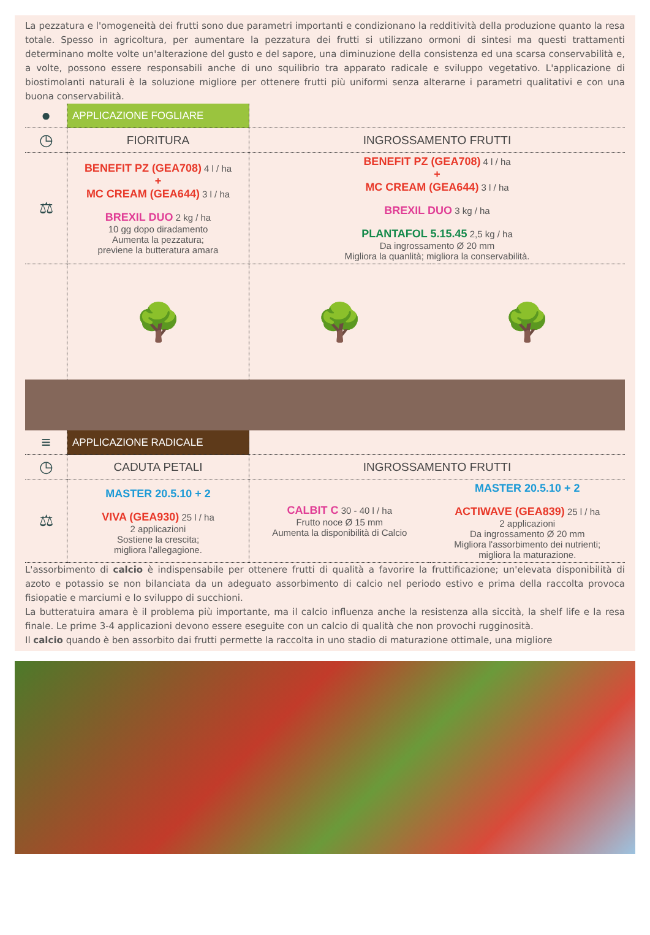La pezzatura e l'omogeneità dei frutti sono due parametri importanti e condizionano la redditività della produzione quanto la resa totale. Spesso in agricoltura, per aumentare la pezzatura dei frutti si utilizzano ormoni di sintesi ma questi trattamenti determinano molte volte un'alterazione del gusto e del sapore, una diminuzione della consistenza ed una scarsa conservabilità e, a volte, possono essere responsabili anche di uno squilibrio tra apparato radicale e sviluppo vegetativo. L'applicazione di biostimolanti naturali è la soluzione migliore per ottenere frutti più uniformi senza alterarne i parametri qualitativi e con una buona conservabilità.
| ● | APPLICAZIONE FOGLIARE | | |
| ◷ | FIORITURA | INGROSSAMENTO FRUTTI | |
| ⚖ | BENEFIT PZ (GEA708) 4 l / ha + MC CREAM (GEA644) 3 l / ha BREXIL DUO 2 kg / ha 10 gg dopo diradamento Aumenta la pezzatura; previene la butteratura amara | BENEFIT PZ (GEA708) 4 l / ha + MC CREAM (GEA644) 3 l / ha BREXIL DUO 3 kg / ha PLANTAFOL 5.15.45 2,5 kg / ha Da ingrossamento Ø 20 mm Migliora la quanlità; migliora la conservabilità. | |
| | 🌳 | 🌳 | 🌳 |
| ≡ | APPLICAZIONE RADICALE | | |
| ◷ | CADUTA PETALI | INGROSSAMENTO FRUTTI | |
| ⚖ | MASTER 20.5.10 + 2 VIVA (GEA930) 25 l / ha 2 applicazioni Sostiene la crescita; migliora l'allegagione. | CALBIT C 30 - 40 l / ha Frutto noce Ø 15 mm Aumenta la disponibilità di Calcio | MASTER 20.5.10 + 2 ACTIWAVE (GEA839) 25 l / ha 2 applicazioni Da ingrossamento Ø 20 mm Migliora l'assorbimento dei nutrienti; migliora la maturazione. |
L'assorbimento di calcio è indispensabile per ottenere frutti di qualità a favorire la fruttificazione; un'elevata disponibilità di azoto e potassio se non bilanciata da un adeguato assorbimento di calcio nel periodo estivo e prima della raccolta provoca fisiopatie e marciumi e lo sviluppo di succhioni.
La butteratuira amara è il problema più importante, ma il calcio influenza anche la resistenza alla siccità, la shelf life e la resa finale. Le prime 3-4 applicazioni devono essere eseguite con un calcio di qualità che non provochi rugginosità.
Il calcio quando è ben assorbito dai frutti permette la raccolta in uno stadio di maturazione ottimale, una migliore